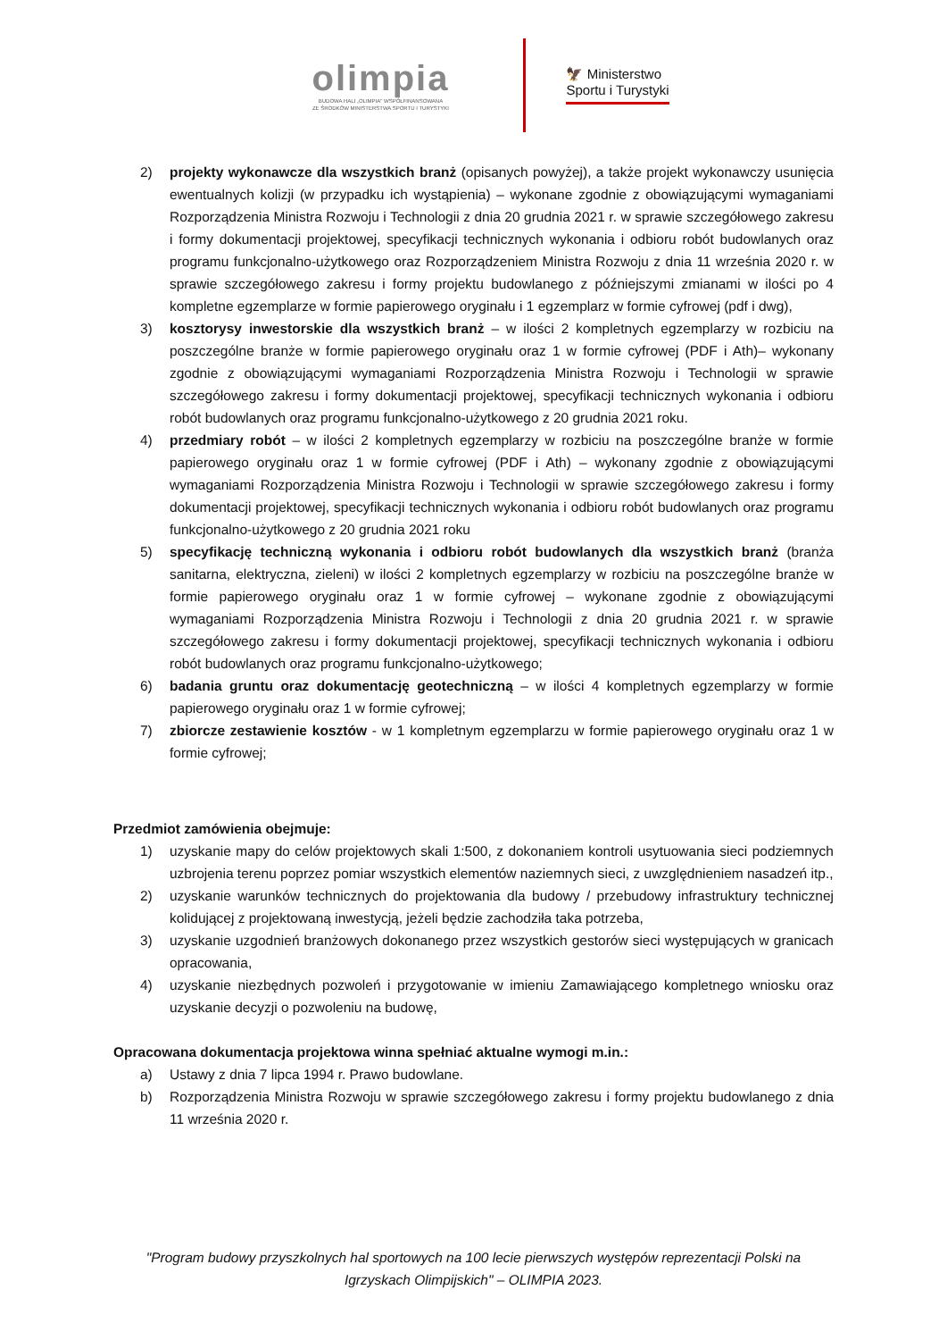olimpia
BUDOWA HALI „OLIMPIA" WSPÓŁFINANSOWANA
ZE ŚRODKÓW MINISTERSTWA SPORTU I TURYSTYKI
🦅 Ministerstwo
Sportu i Turystyki
2) projekty wykonawcze dla wszystkich branż (opisanych powyżej), a także projekt wykonawczy usunięcia ewentualnych kolizji (w przypadku ich wystąpienia) – wykonane zgodnie z obowiązującymi wymaganiami Rozporządzenia Ministra Rozwoju i Technologii z dnia 20 grudnia 2021 r. w sprawie szczegółowego zakresu i formy dokumentacji projektowej, specyfikacji technicznych wykonania i odbioru robót budowlanych oraz programu funkcjonalno-użytkowego oraz Rozporządzeniem Ministra Rozwoju z dnia 11 września 2020 r. w sprawie szczegółowego zakresu i formy projektu budowlanego z późniejszymi zmianami w ilości po 4 kompletne egzemplarze w formie papierowego oryginału i 1 egzemplarz w formie cyfrowej (pdf i dwg),
3) kosztorysy inwestorskie dla wszystkich branż – w ilości 2 kompletnych egzemplarzy w rozbiciu na poszczególne branże w formie papierowego oryginału oraz 1 w formie cyfrowej (PDF i Ath)– wykonany zgodnie z obowiązującymi wymaganiami Rozporządzenia Ministra Rozwoju i Technologii w sprawie szczegółowego zakresu i formy dokumentacji projektowej, specyfikacji technicznych wykonania i odbioru robót budowlanych oraz programu funkcjonalno-użytkowego z 20 grudnia 2021 roku.
4) przedmiary robót – w ilości 2 kompletnych egzemplarzy w rozbiciu na poszczególne branże w formie papierowego oryginału oraz 1 w formie cyfrowej (PDF i Ath) – wykonany zgodnie z obowiązującymi wymaganiami Rozporządzenia Ministra Rozwoju i Technologii w sprawie szczegółowego zakresu i formy dokumentacji projektowej, specyfikacji technicznych wykonania i odbioru robót budowlanych oraz programu funkcjonalno-użytkowego z 20 grudnia 2021 roku
5) specyfikację techniczną wykonania i odbioru robót budowlanych dla wszystkich branż (branża sanitarna, elektryczna, zieleni) w ilości 2 kompletnych egzemplarzy w rozbiciu na poszczególne branże w formie papierowego oryginału oraz 1 w formie cyfrowej – wykonane zgodnie z obowiązującymi wymaganiami Rozporządzenia Ministra Rozwoju i Technologii z dnia 20 grudnia 2021 r. w sprawie szczegółowego zakresu i formy dokumentacji projektowej, specyfikacji technicznych wykonania i odbioru robót budowlanych oraz programu funkcjonalno-użytkowego;
6) badania gruntu oraz dokumentację geotechniczną – w ilości 4 kompletnych egzemplarzy w formie papierowego oryginału oraz 1 w formie cyfrowej;
7) zbiorcze zestawienie kosztów - w 1 kompletnym egzemplarzu w formie papierowego oryginału oraz 1 w formie cyfrowej;
Przedmiot zamówienia obejmuje:
1) uzyskanie mapy do celów projektowych skali 1:500, z dokonaniem kontroli usytuowania sieci podziemnych uzbrojenia terenu poprzez pomiar wszystkich elementów naziemnych sieci, z uwzględnieniem nasadzeń itp.,
2) uzyskanie warunków technicznych do projektowania dla budowy / przebudowy infrastruktury technicznej kolidującej z projektowaną inwestycją, jeżeli będzie zachodziła taka potrzeba,
3) uzyskanie uzgodnień branżowych dokonanego przez wszystkich gestorów sieci występujących w granicach opracowania,
4) uzyskanie niezbędnych pozwoleń i przygotowanie w imieniu Zamawiającego kompletnego wniosku oraz uzyskanie decyzji o pozwoleniu na budowę,
Opracowana dokumentacja projektowa winna spełniać aktualne wymogi m.in.:
a) Ustawy z dnia 7 lipca 1994 r. Prawo budowlane.
b) Rozporządzenia Ministra Rozwoju w sprawie szczegółowego zakresu i formy projektu budowlanego z dnia 11 września 2020 r.
"Program budowy przyszkolnych hal sportowych na 100 lecie pierwszych występów reprezentacji Polski na
Igrzyskach Olimpijskich" – OLIMPIA 2023.